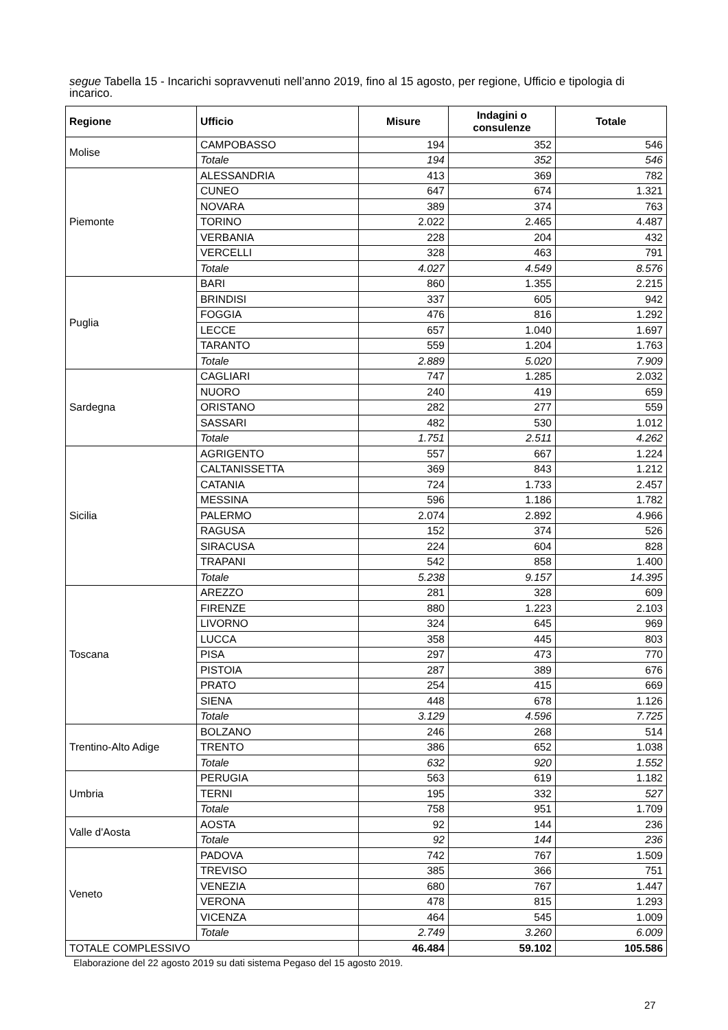segue Tabella 15 - Incarichi sopravvenuti nell’anno 2019, fino al 15 agosto, per regione, Ufficio e tipologia di incarico.
| Regione | Ufficio | Misure | Indagini o consulenze | Totale |
| --- | --- | --- | --- | --- |
| Molise | CAMPOBASSO | 194 | 352 | 546 |
| | Totale | 194 | 352 | 546 |
| Piemonte | ALESSANDRIA | 413 | 369 | 782 |
| | CUNEO | 647 | 674 | 1.321 |
| | NOVARA | 389 | 374 | 763 |
| | TORINO | 2.022 | 2.465 | 4.487 |
| | VERBANIA | 228 | 204 | 432 |
| | VERCELLI | 328 | 463 | 791 |
| | Totale | 4.027 | 4.549 | 8.576 |
| Puglia | BARI | 860 | 1.355 | 2.215 |
| | BRINDISI | 337 | 605 | 942 |
| | FOGGIA | 476 | 816 | 1.292 |
| | LECCE | 657 | 1.040 | 1.697 |
| | TARANTO | 559 | 1.204 | 1.763 |
| | Totale | 2.889 | 5.020 | 7.909 |
| Sardegna | CAGLIARI | 747 | 1.285 | 2.032 |
| | NUORO | 240 | 419 | 659 |
| | ORISTANO | 282 | 277 | 559 |
| | SASSARI | 482 | 530 | 1.012 |
| | Totale | 1.751 | 2.511 | 4.262 |
| Sicilia | AGRIGENTO | 557 | 667 | 1.224 |
| | CALTANISSETTA | 369 | 843 | 1.212 |
| | CATANIA | 724 | 1.733 | 2.457 |
| | MESSINA | 596 | 1.186 | 1.782 |
| | PALERMO | 2.074 | 2.892 | 4.966 |
| | RAGUSA | 152 | 374 | 526 |
| | SIRACUSA | 224 | 604 | 828 |
| | TRAPANI | 542 | 858 | 1.400 |
| | Totale | 5.238 | 9.157 | 14.395 |
| Toscana | AREZZO | 281 | 328 | 609 |
| | FIRENZE | 880 | 1.223 | 2.103 |
| | LIVORNO | 324 | 645 | 969 |
| | LUCCA | 358 | 445 | 803 |
| | PISA | 297 | 473 | 770 |
| | PISTOIA | 287 | 389 | 676 |
| | PRATO | 254 | 415 | 669 |
| | SIENA | 448 | 678 | 1.126 |
| | Totale | 3.129 | 4.596 | 7.725 |
| Trentino-Alto Adige | BOLZANO | 246 | 268 | 514 |
| | TRENTO | 386 | 652 | 1.038 |
| | Totale | 632 | 920 | 1.552 |
| Umbria | PERUGIA | 563 | 619 | 1.182 |
| | TERNI | 195 | 332 | 527 |
| | Totale | 758 | 951 | 1.709 |
| Valle d'Aosta | AOSTA | 92 | 144 | 236 |
| | Totale | 92 | 144 | 236 |
| Veneto | PADOVA | 742 | 767 | 1.509 |
| | TREVISO | 385 | 366 | 751 |
| | VENEZIA | 680 | 767 | 1.447 |
| | VERONA | 478 | 815 | 1.293 |
| | VICENZA | 464 | 545 | 1.009 |
| | Totale | 2.749 | 3.260 | 6.009 |
| TOTALE COMPLESSIVO | | 46.484 | 59.102 | 105.586 |
Elaborazione del 22 agosto 2019 su dati sistema Pegaso del 15 agosto 2019.
27